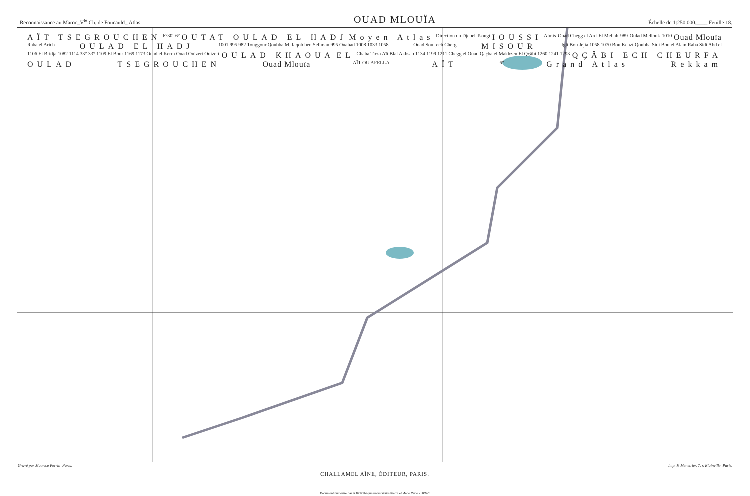Reconnaissance au Maroc_V<sup>te</sup> Ch. de Foucauld_ Atlas. OUAD MLOUÏA Échelle de 1:250.000.____ Feuille 18.
AÏT TSEGROUCHEN 6°30′ 6° OUTAT OULAD EL HADJ Moyen Atlas Direction du Djebel Tsougt IOUSSI Almis Ouad Chegg el Ard El Mellah 989 Oulad Mellouk 1010 Ouad Mlouïa Raba el Arich OULAD EL HADJ 1001 995 982 Touggour Qoubba M. Iaqob ben Seliman 995 Ouahad 1008 1033 1058 Ouad Souf ech Cherg MISOUR Igli Bou Jejia 1058 1070 Bou Kenzt Qoubba Sidi Bou el Alam Raba Sidi Abd el 1106 El Bridja 1082 1114 33° 33° 1109 El Bour 1169 1173 Ouad el Kerm Ouad Ouizert Ouizert OULAD KHAOUA EL Chaba Tirza Aït Blal Akhsab 1134 1199 1211 Chegg el Ouad Qaçba el Makhzen El Qçâbi 1260 1241 1293 QÇÂBI ECH CHEURFA OULAD TSEGROUCHEN Ouad Mlouïa AÏT OU AFELLA AÏT 6° Grand Atlas Rekkam
Gravé par Maurice Perrin_Paris. Imp. F. Menetrier, 7, r. Blainville. Paris.
CHALLAMEL AÎNE, ÉDITEUR, PARIS.
Document numérisé par la Bibliothèque universitaire Pierre et Marie Curie - UPMC